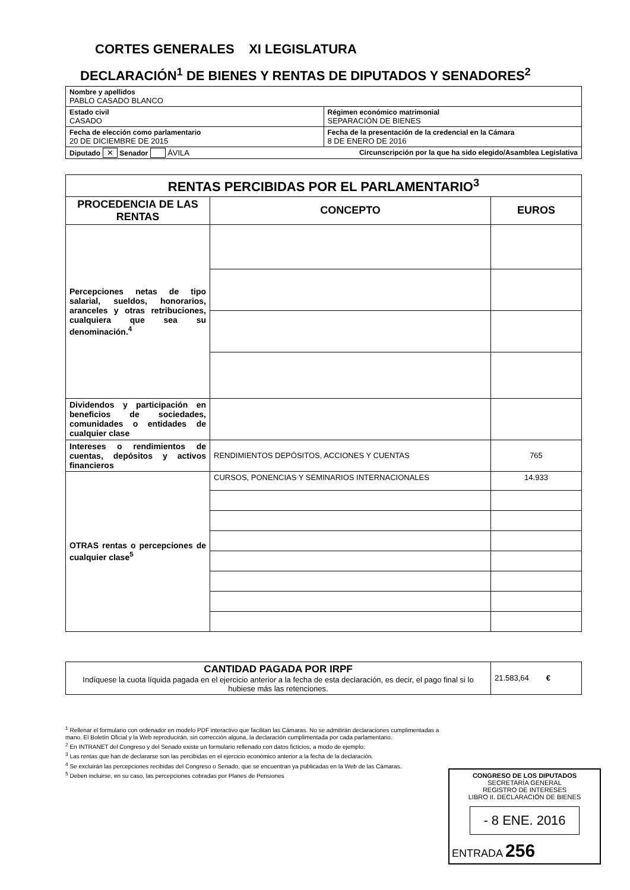CORTES GENERALES XI LEGISLATURA
DECLARACIÓN<sup>1</sup> DE BIENES Y RENTAS DE DIPUTADOS Y SENADORES<sup>2</sup>
| Nombre y apellidos PABLO CASADO BLANCO | |
| Estado civil CASADO | Régimen económico matrimonial SEPARACIÓN DE BIENES |
| Fecha de elección como parlamentario 20 DE DICIEMBRE DE 2015 | Fecha de la presentación de la credencial en la Cámara 8 DE ENERO DE 2016 |
| Diputado ✕ Senador ÁVILA Circunscripción por la que ha sido elegido/Asamblea Legislativa | |
| RENTAS PERCIBIDAS POR EL PARLAMENTARIO<sup>3</sup> | | |
| --- | --- | --- |
| PROCEDENCIA DE LAS RENTAS | CONCEPTO | EUROS |
| Percepciones netas de tipo salarial, sueldos, honorarios, aranceles y otras retribuciones, cualquiera que sea su denominación.<sup>4</sup> | | |
| Dividendos y participación en beneficios de sociedades, comunidades o entidades de cualquier clase | | |
| Intereses o rendimientos de cuentas, depósitos y activos financieros | RENDIMIENTOS DEPÓSITOS, ACCIONES Y CUENTAS | 765 |
| OTRAS rentas o percepciones de cualquier clase<sup>5</sup> | CURSOS, PONENCIAS Y SEMINARIOS INTERNACIONALES | 14.933 |
| CANTIDAD PAGADA POR IRPF Indíquese la cuota líquida pagada en el ejercicio anterior a la fecha de esta declaración, es decir, el pago final si lo hubiese más las retenciones. | 21.583,64 € |
<sup>1</sup> Rellenar el formulario con ordenador en modelo PDF interactivo que facilitan las Cámaras. No se admitirán declaraciones cumplimentadas a mano. El Boletín Oficial y la Web reproducirán, sin corrección alguna, la declaración cumplimentada por cada parlamentario.
<sup>2</sup> En INTRANET del Congreso y del Senado existe un formulario rellenado con datos ficticios, a modo de ejemplo.
<sup>3</sup> Las rentas que han de declararse son las percibidas en el ejercicio económico anterior a la fecha de la declaración.
<sup>4</sup> Se excluirán las percepciones recibidas del Congreso o Senado, que se encuentran ya publicadas en la Web de las Cámaras.
<sup>5</sup> Deben incluirse, en su caso, las percepciones cobradas por Planes de Pensiones
CONGRESO DE LOS DIPUTADOS
SECRETARÍA GENERAL
REGISTRO DE INTERESES
LIBRO II. DECLARACIÓN DE BIENES
- 8 ENE. 2016
ENTRADA 256